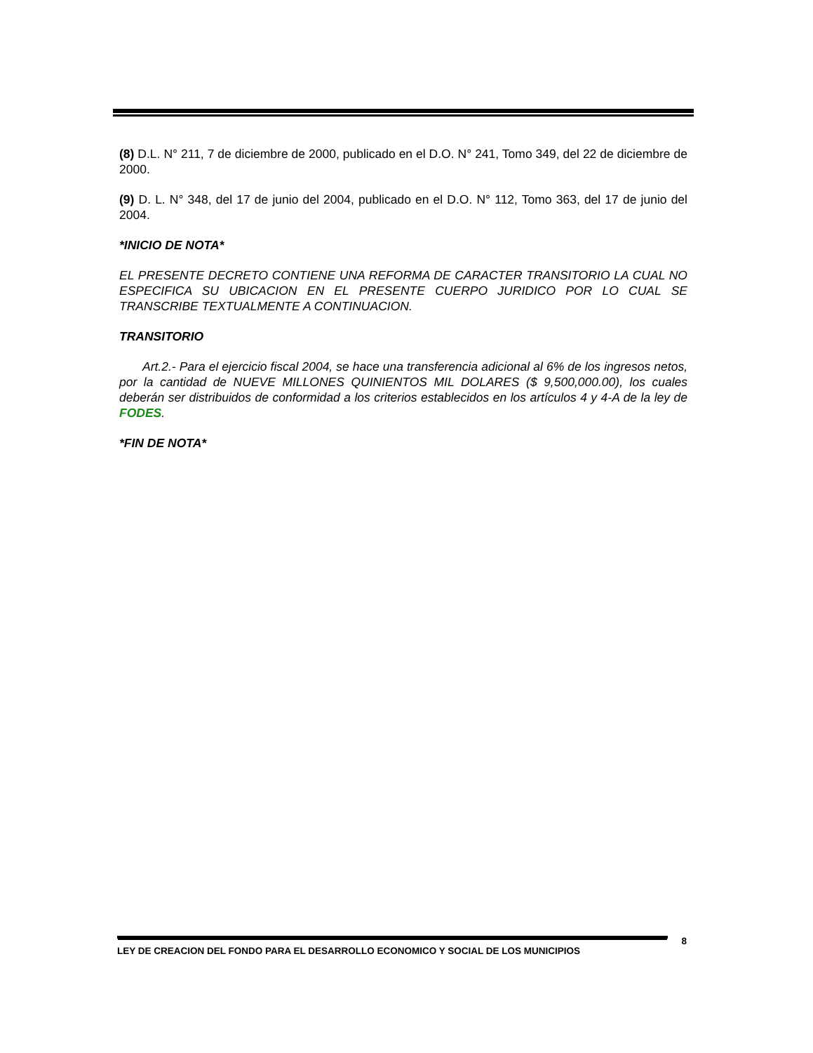(8) D.L. N° 211, 7 de diciembre de 2000, publicado en el D.O. N° 241, Tomo 349, del 22 de diciembre de 2000.
(9) D. L. N° 348, del 17 de junio del 2004, publicado en el D.O. N° 112, Tomo 363, del 17 de junio del 2004.
*INICIO DE NOTA*
EL PRESENTE DECRETO CONTIENE UNA REFORMA DE CARACTER TRANSITORIO LA CUAL NO ESPECIFICA SU UBICACION EN EL PRESENTE CUERPO JURIDICO POR LO CUAL SE TRANSCRIBE TEXTUALMENTE A CONTINUACION.
TRANSITORIO
Art.2.- Para el ejercicio fiscal 2004, se hace una transferencia adicional al 6% de los ingresos netos, por la cantidad de NUEVE MILLONES QUINIENTOS MIL DOLARES ($ 9,500,000.00), los cuales deberán ser distribuidos de conformidad a los criterios establecidos en los artículos 4 y 4-A de la ley de FODES.
*FIN DE NOTA*
LEY DE CREACION DEL FONDO PARA EL DESARROLLO ECONOMICO Y SOCIAL DE LOS MUNICIPIOS 8